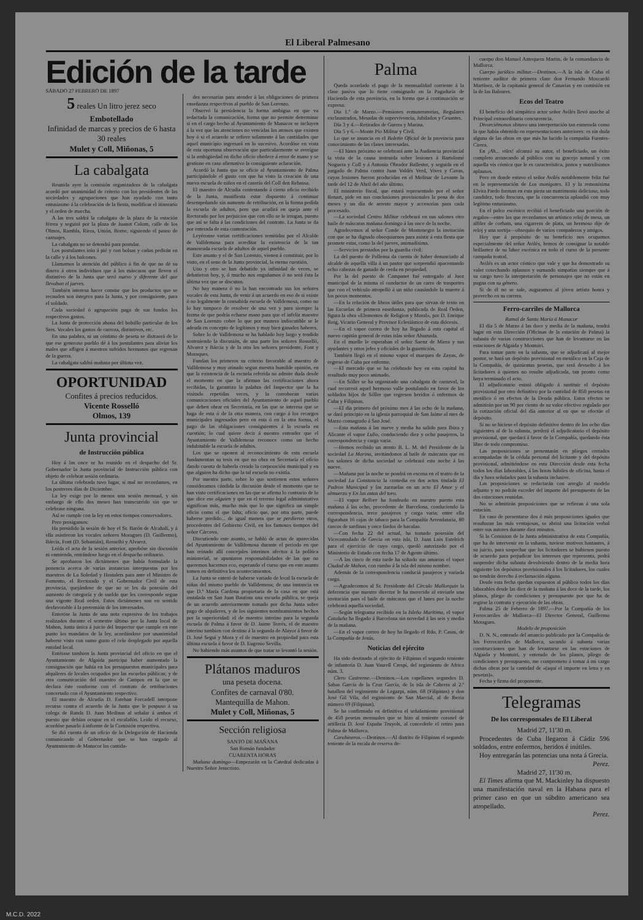El Liberal Palmesano
Edición de la tarde
SÁBADO 27 FEBRERO DE 1897
5 reales Un litro jerez seco
Embotellado
Infinidad de marcas y precios de 6 hasta 30 reales
Mulet y Coll, Miñonas, 5
La cabalgata
Reunida ayer la comisión organizadora de la cabalgata acordó por unanimidad de criterio con los presidentes de las sociedades y agrupaciones que han ayudado con tanto entusiasmo á la celebración de la fiesta, modificar el itinerario y el orden de marcha.
A las tres saldrá la cabalgata de la plaza de la estación férrea y seguirá por la plaza de Juanot Colom, calle de los Olmos, Rambla, Riera, Unión, Borne, siguiendo el paseo de carruajes.
La cabalgata no se detendrá para postular.
Los postulantes irán á pié y con bolsas y cañas pedirán en la calle y á los balcones.
Llamamos la atención del público á fin de que no dé su dinero á otros individuos que á los máscaras que lleven el distintivo de la Junta que será nuevo y diferente del que llevaban el jueves.
También interesa hacer constar que los productos que se recauden son íntegros para la Junta, y por consiguiente, para el soldado.
Cada sociedad ó agrupación paga de sus fondos los respectivos gastos.
La Junta de protección abona del bolsillo particular de los Sres. Vocales los gastos de carroza, distintivos, etc.
En una palabra, ni un céntimo de peseta se distraerá de lo que ese generoso pueblo dé á los postulantes para aliviar los males que afligen á nuestros sufridos hermanos que regresan de la guerra.
La cabalgata saldrá mañana por última vez.
OPORTUNIDAD
Confites á precios reducidos.
Vicente Rosselló
Olmos, 139
Junta provincial
de Instrucción pública
Hoy á las once se ha reunido en el despacho del Sr. Gobernador la Junta provincial de Instrucción pública con objeto de celebrar sesión ordinaria.
La última celebrada tuvo lugar, si mal no recordamos, en los postreros días de Diciembre.
La ley exige por lo menos una sesión mensual, y sin embargo de ello dos meses han transcurrido sin que se celebrase ninguna.
Así se cumple con la ley en estos tiempos conservadores.
Pero prosigamos:
Ha presidido la sesión de hoy el Sr. Barón de Alcahalí, y á ella asistieron los vocales señores Moragues (D. Guillermo), Bárcia, Font (D. Sebastián), Rosselló y Alvarez.
Leída el acta de la sesión anterior, aprobóse sin discusión ni enmienda, entrándose luego en el despacho ordinario.
Se aprobaron los dictámenes que había formulado la ponencia acerca de varias instancias interpuestas por los maestros de La Soledad y Hostalets para ante el Ministro de Fomento, el Rectorado y el Gobernador Civil de esta provincia, quejándose de que no se les da posesión del aumento de categoría y de sueldo que les corresponde segun una vigente Real orden. Estos dictámenes son en sentido desfavorable á la pretensión de los interesados.
Enteróse la Junta de una nota expresiva de los trabajos realizados durante el semestre último por la Junta local de Mahon, Junta única á juicio del Inspector que cumple en este punto los mandatos de la ley, acordándose por unanimidad haberse visto con sumo gusto el celo desplegado por aquella entidad local.
Entérase tambien la Junta provincial del oficio en que el Ayuntamiento de Algaida participa haber aumentado la consignación que había en los presupuestos municipales para alquileres de locales ocupados por las escuelas públicas; y de otra comunicación del maestro de Campos en la que se declara éste conforme con el contrato de retribuciones concertado con el Ayuntamiento respectivo.
El maestro de Alcudia D. Esteban Forcadell interpone recurso contra el acuerdo de la Junta que le pospuso á su colega de Randa D. Juan Medinas al señalar á ambos el puesto que debían ocupar en el escalafón. Leido el recurso, acordóse pasarlo á informe de la Comisión respectiva.
Se dió cuenta de un oficio de la Delegación de Hacienda comunicando al Gobernador que se han cargado al Ayuntamiento de Manacor las cantida-
des necesarias para atender á las obligaciones de primera enseñanza respectivas al pueblo de San Lorenzo.
Observó la presidencia la forma ambigua en que va redactada la comunicación, forma que no permite determinar si en el cargo hecho al Ayuntamiento de Manacor se incluyen á la vez que las atenciones no vencidas los atrasos que existen hoy ó si el acuerdo se refiere solamente á las cantidades que aquel municipio ingresará en lo sucesivo. Acordóse en vista de esta oportuna observación que particularmente se averigue si la ambigüedad en dicho oficio obedece á error de mano y se gestione en caso afirmativo la consiguiente aclaración.
Acordó la Junta que se oficie al Ayuntamiento de Palma participándole el gusto con que ha visto la creación de una nueva escuela de niños en el caserío del Coll den Rebassa.
El maestro de Alcudia contestando á cierto oficio recibido de la Junta, manifiesta estar dispuesto á continuar desempeñando sin aumento de retribución, en la forma pedida la escuela de adultos, pero que acudirá en queja ante el Rectorado por los perjuicios que con ello se le irrogan, puesto que así se falta á las condiciones del contrato. La Junta se da por enterada de esta contestación.
Leyéronse varias certificaciones remitidas por el Alcalde de Valldemosa para acreditar la existencia de la tan manoseada escuela de adultos de aquel pueblo.
Este asunto y el de San Lorenzo, vienen á constituir, por lo visto, en el seno de la Junta provincial, la eterna cuestión.
Uno y otro se han debatido ya infinidad de veces, se debatieron hoy, y, ó mucho nos engañamos ó no será ésta la última vez que se discutan.
No hay manera ó no la han encontrado sus los señores vocales de esta Junta, de venir á un acuerdo en eso de si existe ó no legalmente la consabida escuela de Valldemosa, como no lo hay tampoco de resolver de una vez y para siempre la forma de que podría echarse mano para que el infeliz maestro de San Lorenzo cobre lo que por manera indiscutible se le adeuda en concepto de legítimos y muy bien ganados haberes.
Sobre lo de Valldemosa se ha hablado hoy largo y tendido sosteniendo la discusión, de una parte los señores Rosselló, Alvarez y Bárcia y de la otra los señores presidente, Font y Moraques.
Fundan los primeros su criterio favorable al maestro de Valldemosa y muy atinado segun nuestra humilde opinión, en que la existencia de la escuela referida no admite duda desde el momento en que la afirman las certificaciones ahora recibidas, la garantiza la palabra del Inspector que la ha visitado repetidas veces, y la corroboran varias comunicaciones oficiales del Ayuntamiento de aquel pueblo que deben obrar en Secretaría, en las que se interesa que se haga de esta ó de la otra manera, con cargo á los recargos municipales ingresados pero en esta ó en la otra forma, el pago de las obligaciones consiguientes á la escuela en cuestión; lo cual quiere decir á nuestro entender que el Ayuntamiento de Valldemosa reconoce como un hecho indubitable la escuela de adultos.
Los que se oponen al reconocimiento de esta escuela fundamentan su tesis en que no obra en Secretaría el oficio dando cuenta de haberla creado la corporación municipal y en que alguien ha dicho que la tal escuela no existía.
Por nuestra parte, sobre lo que sostienen estos señores consideramos cándida la discusión desde el momento que se han visto certificaciones en las que se afirma lo contrario de lo que dice ese alguien y que en el terreno legal administrativo significan más, mucho más que lo que significa un simple oficio como el que falta; oficio que, por otra parte, puede haberse perdido... de igual manera que se perdieron otros, procedentes del Gobierno Civil, en los famosos tiempos del señor Cárcova.
Discutiendo este asunto, se habló de actas de aparecidas del Ayuntamiento de Valldemosa durante el periodo en que han reinado allí concejales interinos afectos á la política ministerial, se apuntaron responsabilidades de las que no queremos hacernos eco, esperando el curso que en este asunto tomen en definitiva los acontecimientos.
La Junta se enteró de haberse variado de local la escuela de niñas del mismo pueblo de Valldemosa; de una instancia en que D.ª María Cardona propietaria de la casa en que está instalada en San Juan Bautista una escuela pública, se queja de un acuerdo anteriormente tomado por dicha Junta sobre pago de alquileres, y de los siguientes nombramientos hechos por la superioridad: el de maestro interino para la segunda escuela de Palma á favor de D. Jaime Terrés, el de maestro interino tambien con destino á la segunda de Alayor á favor de D. José Seguí y Mora y el de maestro en propiedad para esta última escuela á favor de D. Eugenio Sevilla.
No habiendo más asuntos de que tratar se levantó la sesión.
Plátanos maduros
una peseta docena.
Confites de carnaval 0'80.
Mantequilla de Mahon.
Mulet y Coll, Miñonas, 5
Sección religiosa
SANTO DE MAÑANA
San Román fundador
CUARENTA HORAS
Mañana domingo—Empezarán en la Catedral dedicadas á Nuestro Señor Jesucristo.
Palma
Queda acordado el pago de la mensualidad corriente á la clase pasiva que lo tiene consignado en la Pagaduría de Hacienda de esta provincia, en la forma que á continuación se expresa:
Día 1.º de Marzo.—Pensiones remuneratorias, Regulares exclaustrados, Mesadas de supervivencia, Jubilados y Cesantes.
Día 3 y 4.—Retirados de Guerra y Marina.
Día 5 y 6.—Monte Pío Militar y Civil.
Lo que se anuncia en el Boletín Oficial de la provincia para conocimiento de las clases interesadas.
—El lúnes próximo se celebrará ante la Audiencia provincial la vista de la causa instruida sobre lesiones á Bartolomé Noguera y Coll y á Antonio Obrador Ballester, y seguida en el juzgado de Palma contra Juan Valdés Verd, Vives y Cavas, cuyas lesiones fueron producidas en el Molinar de Levante la tarde del 12 de Abril del año último.
El ministerio fiscal, que estará representado por el señor Renart, pide en sus conclusiones provisionales la pena de dos meses y un día de arresto mayor y accesorias para cada procesado.
—La sociedad Centro Militar celebrará en sus salones otro baile de máscaras mañana domingo á las once de la noche.
Agradecemos al señor Conde de Montenegro la invitación con que se ha dignado obsequiarnos para asistir á esta fiesta que promete estar, como la del jueves, animadísima.
—Servicios prestados por la guardia civil:
La del puesto de Pollensa da cuenta de haber denunciado al alcalde de aquella villa á un pastor que sorprendió apacentando ocho cabezas de ganado de cerda en propiedad.
Por la del puesto de Campanet fué entregado al Juez municipal de la misma el conductor de un carro de trasportes que con el vehículo atropelló á un niño causándole la muerte á los pocos momentos.
—En la relación de libros útiles para que sirvan de texto en las Escuelas de primera enseñanza, publicada de Real Orden, figura la obra «Elementos de Religion y Moral», por D. Enrique Reig, Vicario General y Provisor Eclesiástico de esta diócesis.
—En el vapor correo de hoy ha llegado á esta capital el nuevo capitán general de estas islas señor Ahumada.
En el muelle le esperaban el señor Saenz de Miera y sus ayudantes y otros jefes y oficiales de la guarnición.
También llegó en el mismo vapor el marques de Zayas, de regreso de Cuba por enfermo.
—El mercado que se ha celebrado hoy en esta capital ha resultado muy poco animado.
—En Sóller se ha organizado una cabalgata de carnaval, la cual recorrerá aquel hermoso valle postulando en favor de los soldados hijos de Sóller que regresen heridos ó enfermos de Cuba y Filipinas.
—El día primero del próximo mes á las ocho de la mañana, se dará principio en la iglesia parroquial de San Jaime al mes de Marzo consagrado á San José.
—Esta mañana á las nueve y media ha salido para Ibiza y Alicante el vapor Lulio, conduciendo diez y ocho pasajeros, la correspondencia y carga varia.
—Hemos recibido un atento B. L. M. del Presidente de la sociedad La Marina, invitándonos al baile de máscaras que en los salones de dicha sociedad se celebrará esta noche á las nueve.
—Mañana por la noche se pondrá en escena en el teatro de la sociedad La Constancia la comedia en dos actos titulada El Padron Municipal y las zarzuelas en un acto El Amor y el almuerzo y En las astas del toro.
—El vapor Bellver ha fondeado en nuestro puerto esta mañana á las ocho, procedente de Barcelona, conduciendo la correspondencia, trece pasajeros y carga varia; entre ella figuraban 16 cajas de tabaco para la Compañía Arrendataria, 80 cascos de sardinas y once fardos de bacalao.
—Con fecha 22 del actual, ha tomado posesión del Viceconsulado de Grecia en esta isla, D. Juan Luis Estelrich para el ejercicio de cuyo cargo, quedó autorizado por el Ministerio de Estado con fecha 17 de Agosto último.
—A las cinco de esta tarde ha soltado sus amarras el vapor Ciudad de Mahon, con rumbo á la isla del mismo nombre.
Además de la correspondencia conduciá pasajeros y variada carga.
—Agradecemos al Sr. Presidente del Círculo Mallorquin la deferencia que nuestro director le ha merecido al enviarle una invitación para el baile de máscaras que el lunes por la noche celebrará aquella sociedad.
—Según telegrama recibido en la Isleña Marítima, el vapor Cataluña ha llegado á Barcelona sin novedad á las seis y media de la mañana.
—En el vapor correo de hoy ha llegado el Rdo. P. Casas, de la Compañía de Jesús.
Noticias del ejército
Ha sido destinado al ejército de Filipinas el segundo teniente de infantería D. Juan Vaurell Crespí, del regimiento de Africa núm. 3.
Clero Castrense.—Destinos.—Los capellanes segundos D. Sabas García de la Cruz García, de la isla de Cabrera al 2.º batallon del regimiento de Legazpi, núm. 68 (Filipinas) y don José Gil Vila, del regimiento de San Marcial, al de Iberia número 69 (Filipinas).
Se ha confirmado en definitiva el señalamiento provisional de 450 pesetas mensuales que se hizo al teniente coronel de artillería D. José España Truyols, al concederle el retiro para Palma de Mallorca.
Carabineros.—Destinos.—Al distrito de Filipinas el segundo teniente de la escala de reserva de-
cuerpo don Manuel Antequera Martin, de la comandancia de Mallorca.
Cuerpo jurídico militar.—Destinos.—A la isla de Cuba el teniente auditor de primera clase don Fernando Moscardó Martínez, de la capitanía general de Canarias y en comisión en la de las Baleares.
Ecos del Teatro
El beneficio del simpático actor señor Avilés llevó anoche al Principal extraordinaria concurrencia.
Divorciémonos obtuvo una interpretación tan esmerada como la que había obtenido en representaciones anteriores: es sin duda alguna de las obras en que más ha lucido la compañía Fuentes-Cirera.
En ¡Ah... viles! alcanzó su autor, el beneficiado, un éxito completo arrancando al público con su gracejo natural y con aquella vis cómica que le es característica, justos y nutridísimos aplausos.
Pero en donde estuvo el señor Avilés notablemente feliz fué en la representación de Los monigotes. El y la remonísima Elvira Pardo forman en esta pieza un matrimonio delicioso, todo candidez, todo frescura, que la concurrencia aplaudió con muy legítimo entusiasmo.
En el palco escénico recibió el beneficiado una porción de regalos—entre los que recordamos un artístico reloj de mesa, un alfiler de corbata, una cigarrera de plata, un hermoso dije de reloj y una sortija—obsequio de varios compañeros y amigos.
Hoy que á propósito de su beneficio nos ocupamos especialmente del señor Avilés, hemos de consignar la notable brillantez de su labor escénica en todo el curso de la presente campaña teatral.
Avilés es un actor cómico que vale y que ha demostrado su valer cosechando aplausos y sumando simpatías siempre que á su cargo tuvo la interpretación de personajes que no están en pugna con su género.
Si de él no se sale, auguramos al jóven artista honra y provecho en su carrera.
Ferro-carriles de Mallorca
Ramal de Santa María á Manacor
El día 5 de Marzo á las doce y media de la mañana, tendrá lugar en esta Dirección (Oficinas de la estación de Palma) la subasta de varias construcciones que han de levantarse en las estaciones de Algaida y Montuiri.
Para tomar parte en la subasta, que se adjudicará al mejor postor, se hará un depósito provisional en metálico en la Caja de la Compañía, de quinientas pesetas, que será devuelto á los licitadores á quienes no resulte adjudicada, tan pronto como haya terminado el acto.
El adjudicatario estará obligado á sustituir el depósito provisional por otro definitivo por la cantidad de 850 pesetas en metálico ó en efectos de la Deuda pública. Estos efectos se admitirán por un 90 por ciento de su valor efectivo regulado por la cotización oficial del día anterior al en que se efectúe el depósito.
Si no se hiciese el depósito definitivo dentro de los ocho días siguientes al de la subasta, perderá el adjudicatario el depósito provisional, que quedará á favor de la Compañía, quedando ésta libre de todo compromiso.
Las proposiciones se presentarán en pliegos cerrados acompañadas de la cédula personal del licitante y del depósito provisional, admitiéndose en esta Dirección desde esta fecha todos los días laborables, á las horas hábiles de oficina, hasta el día y hora señalados para la subasta inclusive.
Las proposiciones se redactarán con arreglo al modelo adjunto y no podrán exceder del importe del presupuesto de las dos estaciones reunidas.
No se admitirán proposiciones que se refieran á una sola estación.
En caso de presentarse dos ó más proposiciones iguales que resultaran las más ventajosas, se abrirá una licitación verbal entre sus autores durante diez minutos.
Si la Comision de la Junta administrativa de esta Compañía, que ha de intervenir en la subasta, tuviese motivos bastantes, á su juicio, para sospechar que los licitadores se hubiesen puesto de acuerdo para perjudicar los intereses que representa, podrá suspender dicha subasta devolviendo dentro de la media hora siguiente los depósitos provisionales á los licitadores, los cuales no tendrán derecho á reclamación alguna.
Desde esta fecha quedan expuestos al público todos los días laborables desde las diez de la mañana á las doce de la tarde, los planos, pliego de condiciones y presupuesto por que ha de regirse la contrata y ejecución de las obras.
Palma 25 de Febrero de 1897.—Por la Compañía de los Ferrocarriles de Mallorca—El Director General, Guillermo Moragues.
Modelo de proposición
D. N. N., enterado del anuncio publicado por la Compañía de los Ferrocarriles de Mallorca, sacando á subasta varias construcciones que han de levantarse en las estaciones de Algaida y Montuiri, y enterado de los planos, pliego de condiciones y presupuesto, me comprometo á tomar á mi cargo dichas obras por la cantidad de «(aquí el importe en letra y en pesetas)».
Fecha y firma del proponente.
Telegramas
De los corresponsales de El Liberal
Madrid 27, 11'30 m.
Procedentes de Cuba llegaron á Cádiz 596 soldados, entre enfermos, heridos é inútiles.
Hoy entregarán las potencias una nota á Grecia.
Perez.
Madrid 27, 11'30 m.
El Times afirma que M. Mackinley ha dispuesto una manifestación naval en la Habana para el primer caso en que un súbdito americano sea atropellado.
Perez.
M.C.D. 2022